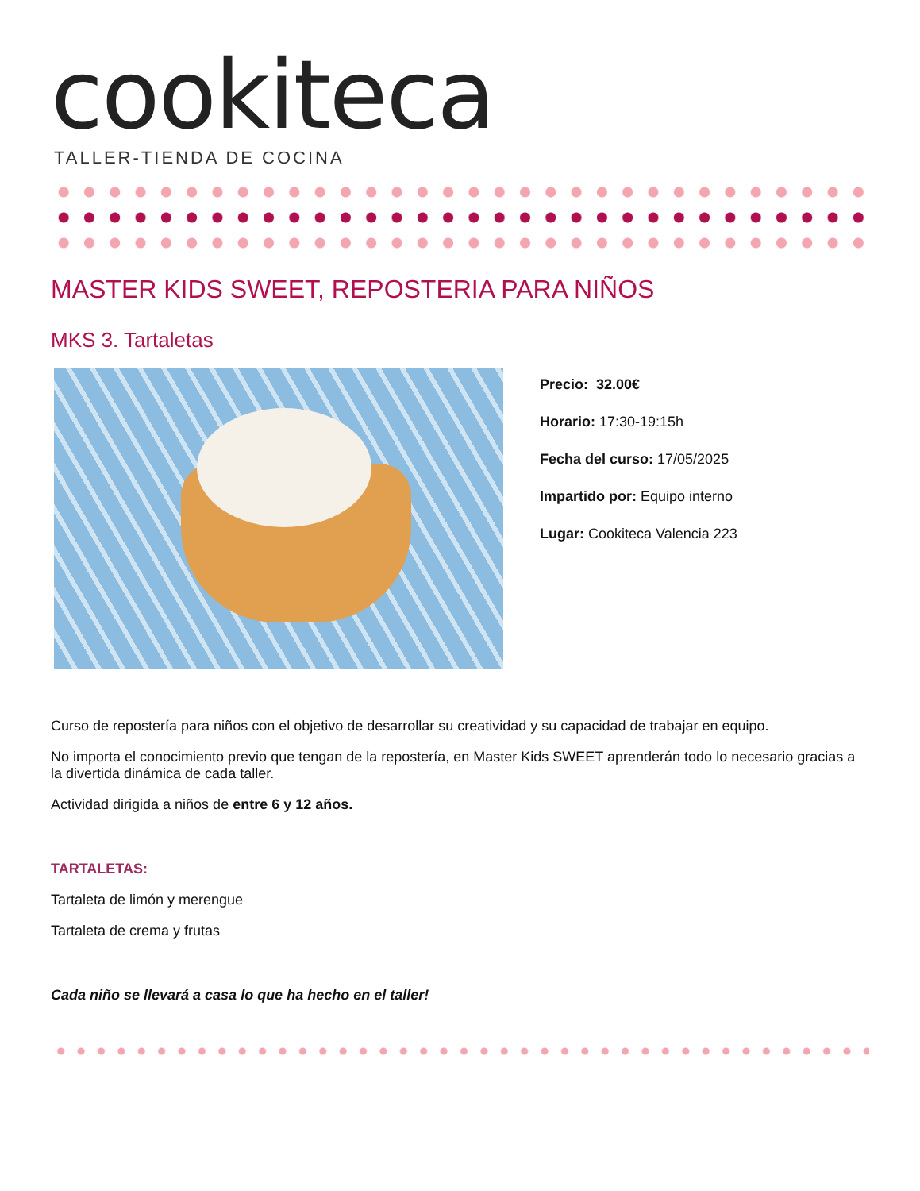cookiteca
TALLER-TIENDA DE COCINA
MASTER KIDS SWEET, REPOSTERIA PARA NIÑOS
MKS 3. Tartaletas
Precio: 32.00€
Horario: 17:30-19:15h
Fecha del curso: 17/05/2025
Impartido por: Equipo interno
Lugar: Cookiteca Valencia 223
Curso de repostería para niños con el objetivo de desarrollar su creatividad y su capacidad de trabajar en equipo.
No importa el conocimiento previo que tengan de la repostería, en Master Kids SWEET aprenderán todo lo necesario gracias a la divertida dinámica de cada taller.
Actividad dirigida a niños de entre 6 y 12 años.
TARTALETAS:
Tartaleta de limón y merengue
Tartaleta de crema y frutas
Cada niño se llevará a casa lo que ha hecho en el taller!